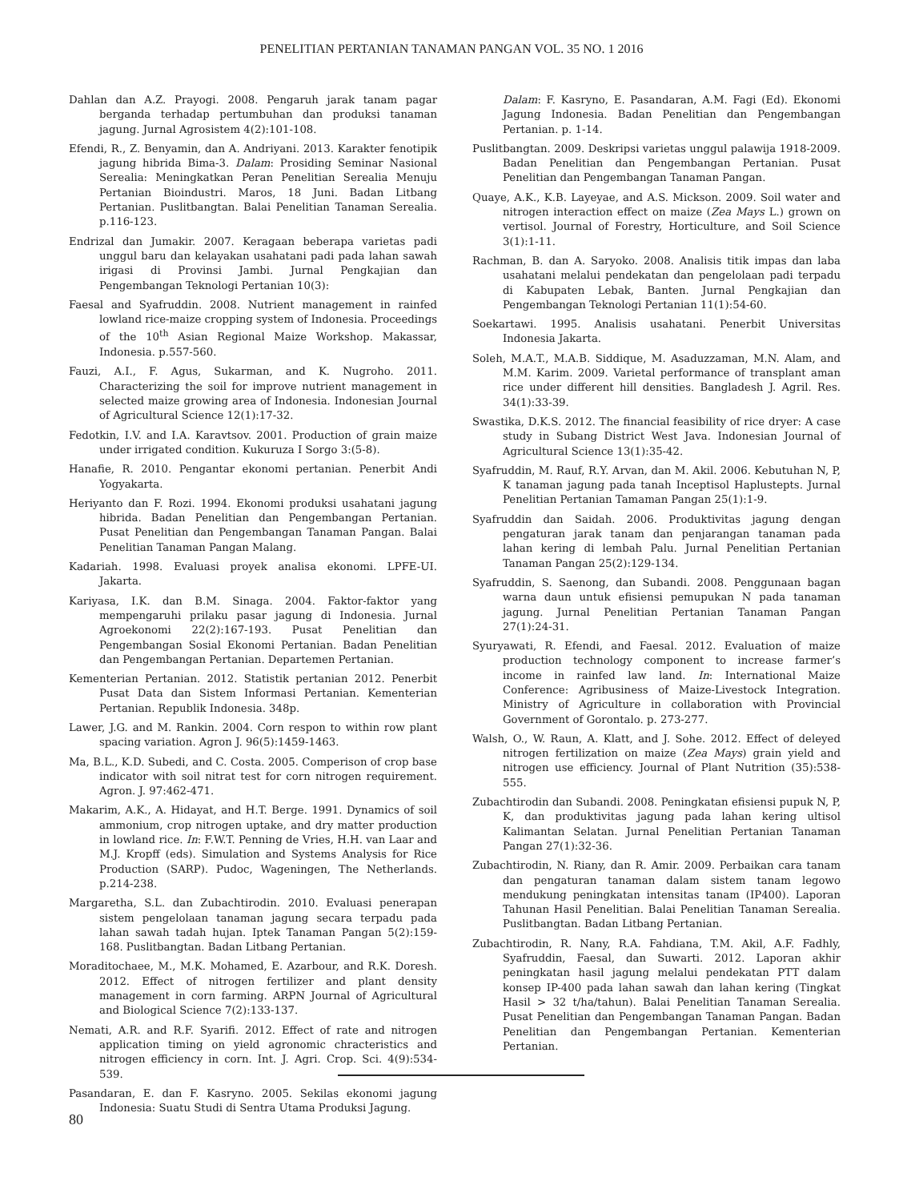PENELITIAN PERTANIAN TANAMAN PANGAN VOL. 35 NO. 1 2016
Dahlan dan A.Z. Prayogi. 2008. Pengaruh jarak tanam pagar berganda terhadap pertumbuhan dan produksi tanaman jagung. Jurnal Agrosistem 4(2):101-108.
Efendi, R., Z. Benyamin, dan A. Andriyani. 2013. Karakter fenotipik jagung hibrida Bima-3. Dalam: Prosiding Seminar Nasional Serealia: Meningkatkan Peran Penelitian Serealia Menuju Pertanian Bioindustri. Maros, 18 Juni. Badan Litbang Pertanian. Puslitbangtan. Balai Penelitian Tanaman Serealia. p.116-123.
Endrizal dan Jumakir. 2007. Keragaan beberapa varietas padi unggul baru dan kelayakan usahatani padi pada lahan sawah irigasi di Provinsi Jambi. Jurnal Pengkajian dan Pengembangan Teknologi Pertanian 10(3):
Faesal and Syafruddin. 2008. Nutrient management in rainfed lowland rice-maize cropping system of Indonesia. Proceedings of the 10<sup>th</sup> Asian Regional Maize Workshop. Makassar, Indonesia. p.557-560.
Fauzi, A.I., F. Agus, Sukarman, and K. Nugroho. 2011. Characterizing the soil for improve nutrient management in selected maize growing area of Indonesia. Indonesian Journal of Agricultural Science 12(1):17-32.
Fedotkin, I.V. and I.A. Karavtsov. 2001. Production of grain maize under irrigated condition. Kukuruza I Sorgo 3:(5-8).
Hanafie, R. 2010. Pengantar ekonomi pertanian. Penerbit Andi Yogyakarta.
Heriyanto dan F. Rozi. 1994. Ekonomi produksi usahatani jagung hibrida. Badan Penelitian dan Pengembangan Pertanian. Pusat Penelitian dan Pengembangan Tanaman Pangan. Balai Penelitian Tanaman Pangan Malang.
Kadariah. 1998. Evaluasi proyek analisa ekonomi. LPFE-UI. Jakarta.
Kariyasa, I.K. dan B.M. Sinaga. 2004. Faktor-faktor yang mempengaruhi prilaku pasar jagung di Indonesia. Jurnal Agroekonomi 22(2):167-193. Pusat Penelitian dan Pengembangan Sosial Ekonomi Pertanian. Badan Penelitian dan Pengembangan Pertanian. Departemen Pertanian.
Kementerian Pertanian. 2012. Statistik pertanian 2012. Penerbit Pusat Data dan Sistem Informasi Pertanian. Kementerian Pertanian. Republik Indonesia. 348p.
Lawer, J.G. and M. Rankin. 2004. Corn respon to within row plant spacing variation. Agron J. 96(5):1459-1463.
Ma, B.L., K.D. Subedi, and C. Costa. 2005. Comperison of crop base indicator with soil nitrat test for corn nitrogen requirement. Agron. J. 97:462-471.
Makarim, A.K., A. Hidayat, and H.T. Berge. 1991. Dynamics of soil ammonium, crop nitrogen uptake, and dry matter production in lowland rice. In: F.W.T. Penning de Vries, H.H. van Laar and M.J. Kropff (eds). Simulation and Systems Analysis for Rice Production (SARP). Pudoc, Wageningen, The Netherlands. p.214-238.
Margaretha, S.L. dan Zubachtirodin. 2010. Evaluasi penerapan sistem pengelolaan tanaman jagung secara terpadu pada lahan sawah tadah hujan. Iptek Tanaman Pangan 5(2):159-168. Puslitbangtan. Badan Litbang Pertanian.
Moraditochaee, M., M.K. Mohamed, E. Azarbour, and R.K. Doresh. 2012. Effect of nitrogen fertilizer and plant density management in corn farming. ARPN Journal of Agricultural and Biological Science 7(2):133-137.
Nemati, A.R. and R.F. Syarifi. 2012. Effect of rate and nitrogen application timing on yield agronomic chracteristics and nitrogen efficiency in corn. Int. J. Agri. Crop. Sci. 4(9):534-539.
Pasandaran, E. dan F. Kasryno. 2005. Sekilas ekonomi jagung Indonesia: Suatu Studi di Sentra Utama Produksi Jagung.
Dalam: F. Kasryno, E. Pasandaran, A.M. Fagi (Ed). Ekonomi Jagung Indonesia. Badan Penelitian dan Pengembangan Pertanian. p. 1-14.
Puslitbangtan. 2009. Deskripsi varietas unggul palawija 1918-2009. Badan Penelitian dan Pengembangan Pertanian. Pusat Penelitian dan Pengembangan Tanaman Pangan.
Quaye, A.K., K.B. Layeyae, and A.S. Mickson. 2009. Soil water and nitrogen interaction effect on maize (Zea Mays L.) grown on vertisol. Journal of Forestry, Horticulture, and Soil Science 3(1):1-11.
Rachman, B. dan A. Saryoko. 2008. Analisis titik impas dan laba usahatani melalui pendekatan dan pengelolaan padi terpadu di Kabupaten Lebak, Banten. Jurnal Pengkajian dan Pengembangan Teknologi Pertanian 11(1):54-60.
Soekartawi. 1995. Analisis usahatani. Penerbit Universitas Indonesia Jakarta.
Soleh, M.A.T., M.A.B. Siddique, M. Asaduzzaman, M.N. Alam, and M.M. Karim. 2009. Varietal performance of transplant aman rice under different hill densities. Bangladesh J. Agril. Res. 34(1):33-39.
Swastika, D.K.S. 2012. The financial feasibility of rice dryer: A case study in Subang District West Java. Indonesian Journal of Agricultural Science 13(1):35-42.
Syafruddin, M. Rauf, R.Y. Arvan, dan M. Akil. 2006. Kebutuhan N, P, K tanaman jagung pada tanah Inceptisol Haplustepts. Jurnal Penelitian Pertanian Tamaman Pangan 25(1):1-9.
Syafruddin dan Saidah. 2006. Produktivitas jagung dengan pengaturan jarak tanam dan penjarangan tanaman pada lahan kering di lembah Palu. Jurnal Penelitian Pertanian Tanaman Pangan 25(2):129-134.
Syafruddin, S. Saenong, dan Subandi. 2008. Penggunaan bagan warna daun untuk efisiensi pemupukan N pada tanaman jagung. Jurnal Penelitian Pertanian Tanaman Pangan 27(1):24-31.
Syuryawati, R. Efendi, and Faesal. 2012. Evaluation of maize production technology component to increase farmer’s income in rainfed law land. In: International Maize Conference: Agribusiness of Maize-Livestock Integration. Ministry of Agriculture in collaboration with Provincial Government of Gorontalo. p. 273-277.
Walsh, O., W. Raun, A. Klatt, and J. Sohe. 2012. Effect of deleyed nitrogen fertilization on maize (Zea Mays) grain yield and nitrogen use efficiency. Journal of Plant Nutrition (35):538-555.
Zubachtirodin dan Subandi. 2008. Peningkatan efisiensi pupuk N, P, K, dan produktivitas jagung pada lahan kering ultisol Kalimantan Selatan. Jurnal Penelitian Pertanian Tanaman Pangan 27(1):32-36.
Zubachtirodin, N. Riany, dan R. Amir. 2009. Perbaikan cara tanam dan pengaturan tanaman dalam sistem tanam legowo mendukung peningkatan intensitas tanam (IP400). Laporan Tahunan Hasil Penelitian. Balai Penelitian Tanaman Serealia. Puslitbangtan. Badan Litbang Pertanian.
Zubachtirodin, R. Nany, R.A. Fahdiana, T.M. Akil, A.F. Fadhly, Syafruddin, Faesal, dan Suwarti. 2012. Laporan akhir peningkatan hasil jagung melalui pendekatan PTT dalam konsep IP-400 pada lahan sawah dan lahan kering (Tingkat Hasil > 32 t/ha/tahun). Balai Penelitian Tanaman Serealia. Pusat Penelitian dan Pengembangan Tanaman Pangan. Badan Penelitian dan Pengembangan Pertanian. Kementerian Pertanian.
80